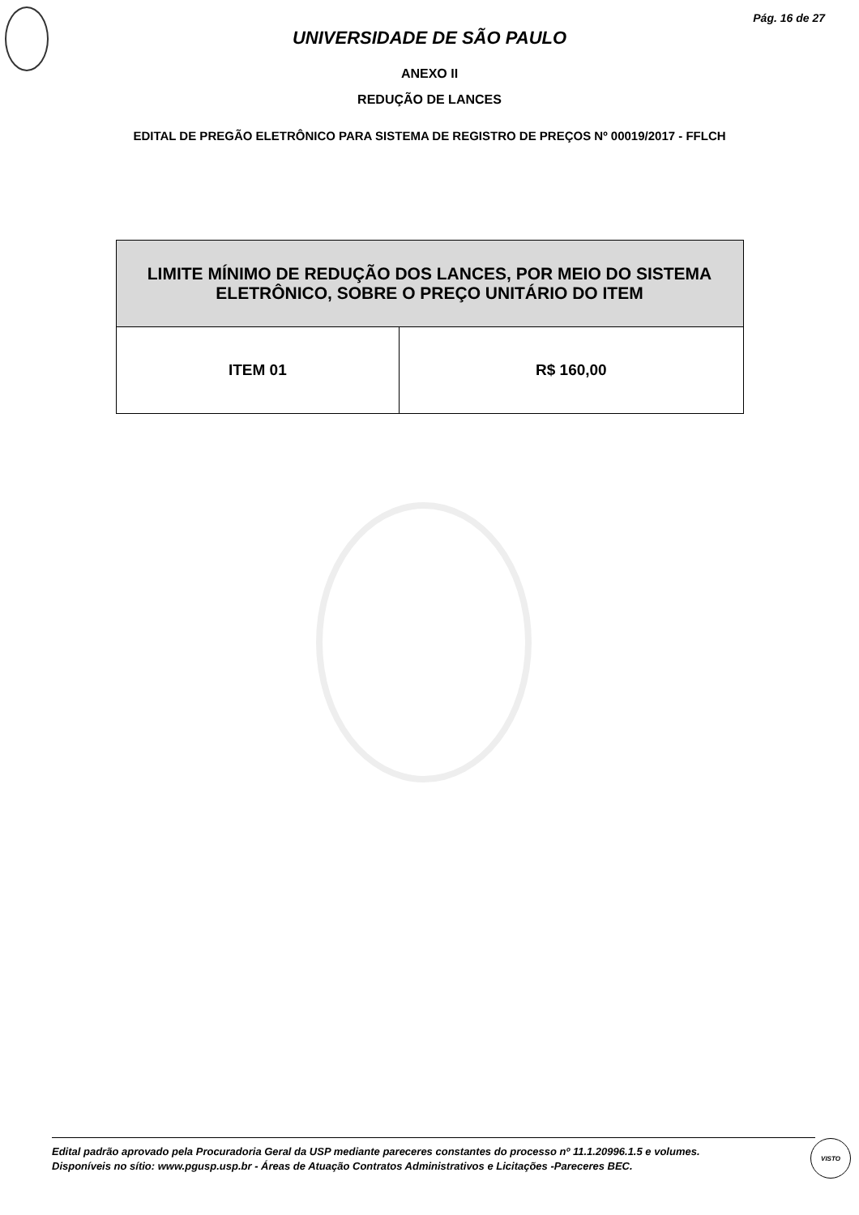Pág. 16 de 27
UNIVERSIDADE DE SÃO PAULO
ANEXO II
REDUÇÃO DE LANCES
EDITAL DE PREGÃO ELETRÔNICO PARA SISTEMA DE REGISTRO DE PREÇOS Nº 00019/2017 - FFLCH
| LIMITE MÍNIMO DE REDUÇÃO DOS LANCES, POR MEIO DO SISTEMA ELETRÔNICO, SOBRE O PREÇO UNITÁRIO DO ITEM | |
| --- | --- |
| ITEM 01 | R$ 160,00 |
Edital padrão aprovado pela Procuradoria Geral da USP mediante pareceres constantes do processo nº 11.1.20996.1.5 e volumes.
Disponíveis no sítio: www.pgusp.usp.br - Áreas de Atuação Contratos Administrativos e Licitações -Pareceres BEC.
VISTO